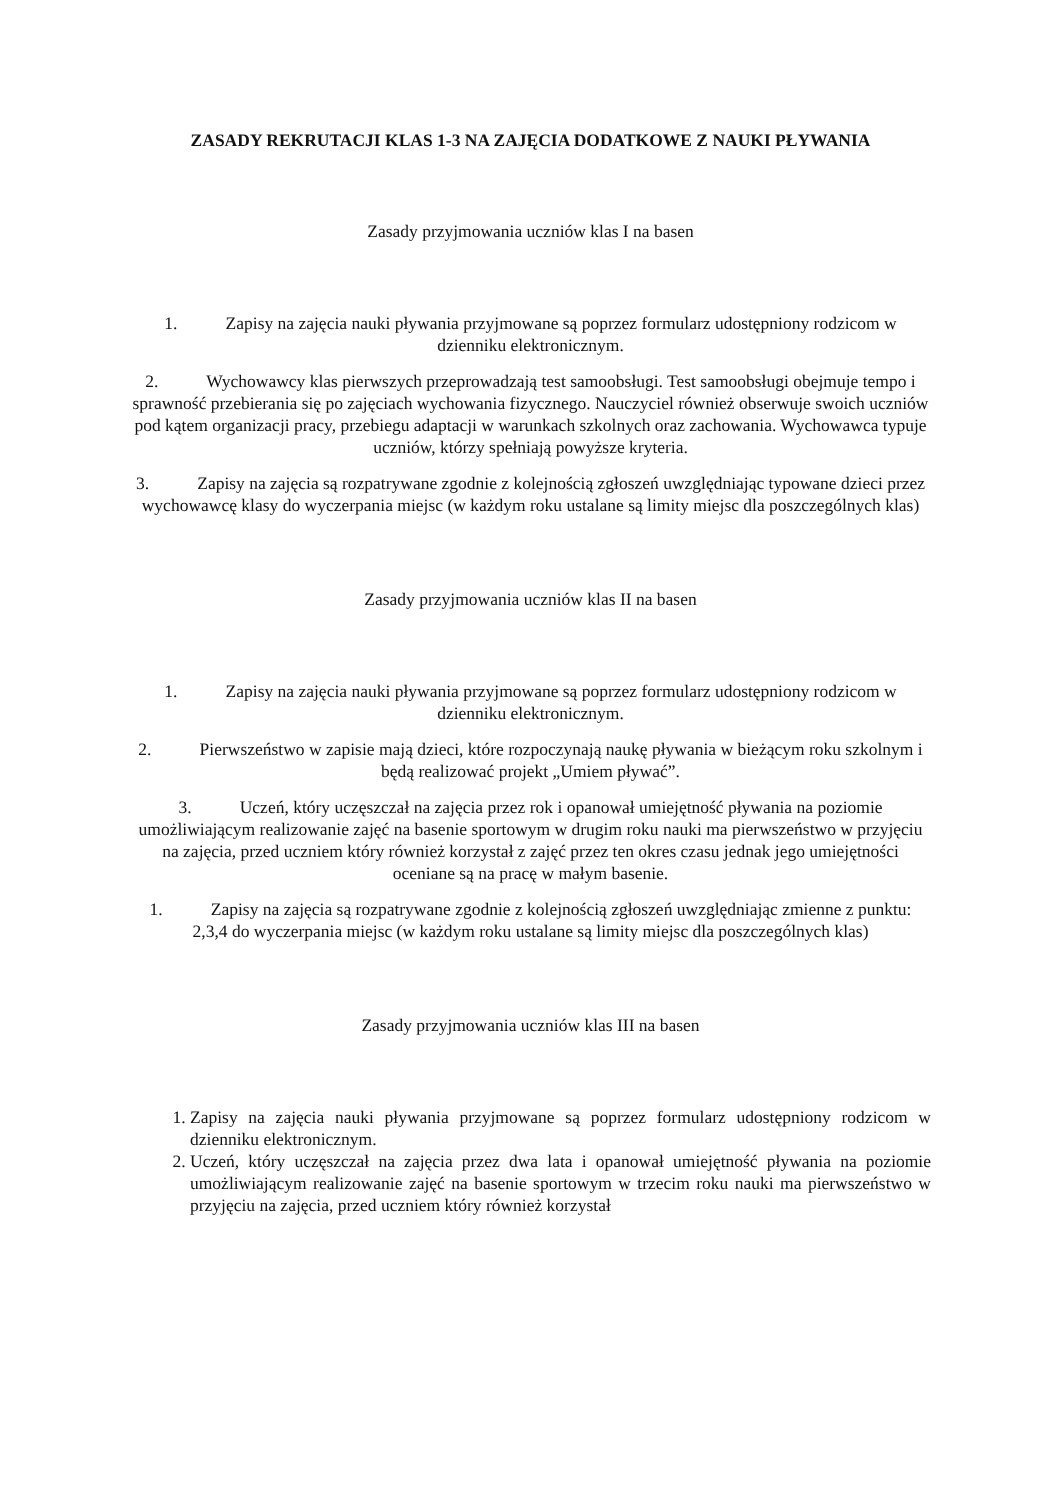ZASADY REKRUTACJI KLAS 1-3 NA ZAJĘCIA DODATKOWE Z NAUKI PŁYWANIA
Zasady przyjmowania uczniów klas I na basen
1. Zapisy na zajęcia nauki pływania przyjmowane są poprzez formularz udostępniony rodzicom w dzienniku elektronicznym.
2. Wychowawcy klas pierwszych przeprowadzają test samoobsługi. Test samoobsługi obejmuje tempo i sprawność przebierania się po zajęciach wychowania fizycznego. Nauczyciel również obserwuje swoich uczniów pod kątem organizacji pracy, przebiegu adaptacji w warunkach szkolnych oraz zachowania. Wychowawca typuje uczniów, którzy spełniają powyższe kryteria.
3. Zapisy na zajęcia są rozpatrywane zgodnie z kolejnością zgłoszeń uwzględniając typowane dzieci przez wychowawcę klasy do wyczerpania miejsc (w każdym roku ustalane są limity miejsc dla poszczególnych klas)
Zasady przyjmowania uczniów klas II na basen
1. Zapisy na zajęcia nauki pływania przyjmowane są poprzez formularz udostępniony rodzicom w dzienniku elektronicznym.
2. Pierwszeństwo w zapisie mają dzieci, które rozpoczynają naukę pływania w bieżącym roku szkolnym i będą realizować projekt „Umiem pływać”.
3. Uczeń, który uczęszczał na zajęcia przez rok i opanował umiejętność pływania na poziomie umożliwiającym realizowanie zajęć na basenie sportowym w drugim roku nauki ma pierwszeństwo w przyjęciu na zajęcia, przed uczniem który również korzystał z zajęć przez ten okres czasu jednak jego umiejętności oceniane są na pracę w małym basenie.
1. Zapisy na zajęcia są rozpatrywane zgodnie z kolejnością zgłoszeń uwzględniając zmienne z punktu: 2,3,4 do wyczerpania miejsc (w każdym roku ustalane są limity miejsc dla poszczególnych klas)
Zasady przyjmowania uczniów klas III na basen
1. Zapisy na zajęcia nauki pływania przyjmowane są poprzez formularz udostępniony rodzicom w dzienniku elektronicznym.
2. Uczeń, który uczęszczał na zajęcia przez dwa lata i opanował umiejętność pływania na poziomie umożliwiającym realizowanie zajęć na basenie sportowym w trzecim roku nauki ma pierwszeństwo w przyjęciu na zajęcia, przed uczniem który również korzystał